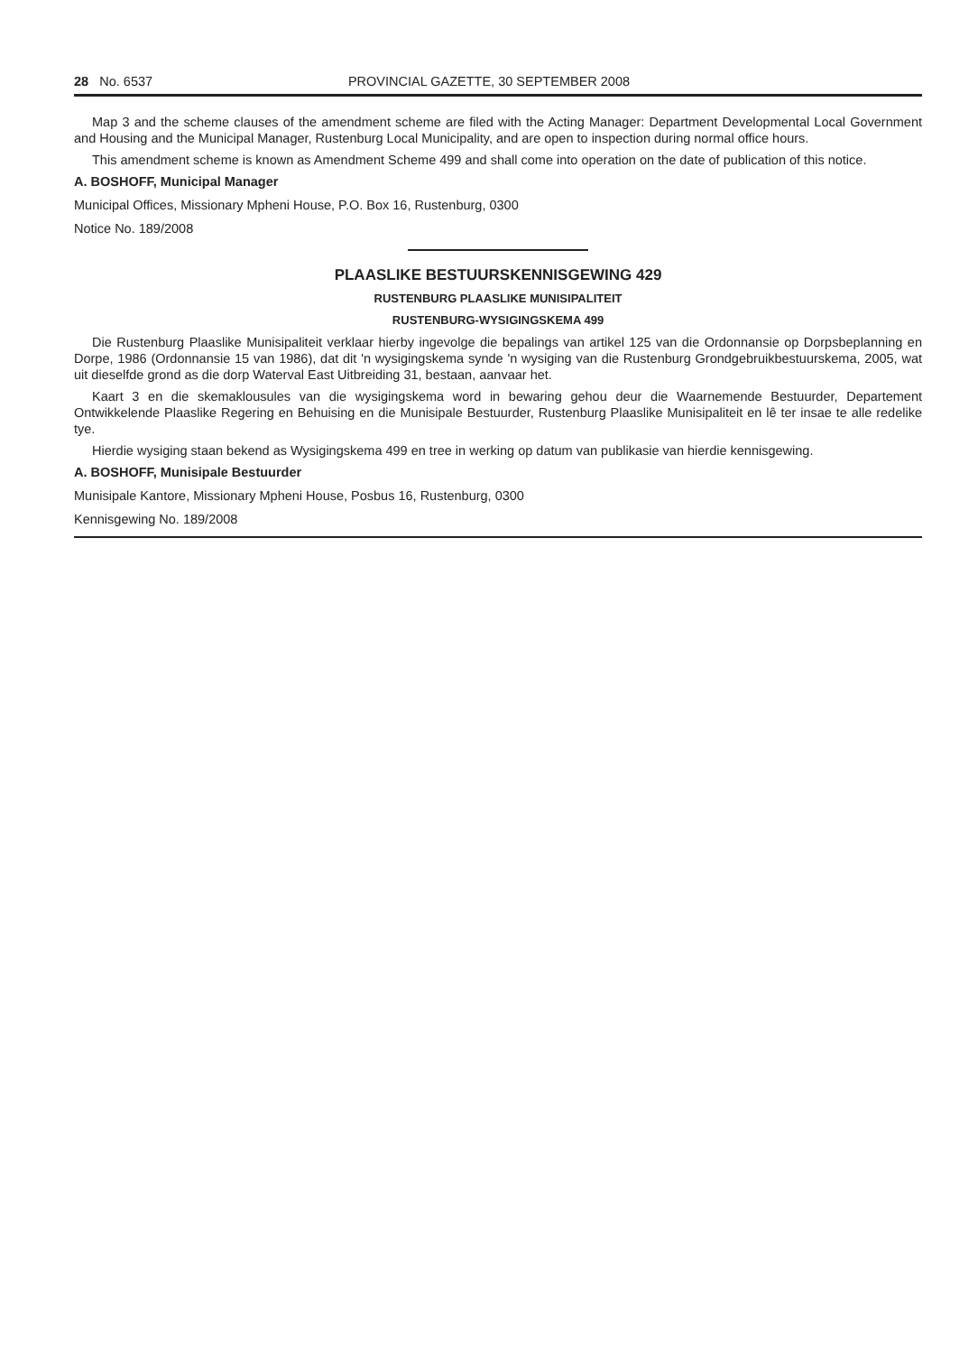28 No. 6537 PROVINCIAL GAZETTE, 30 SEPTEMBER 2008
Map 3 and the scheme clauses of the amendment scheme are filed with the Acting Manager: Department Developmental Local Government and Housing and the Municipal Manager, Rustenburg Local Municipality, and are open to inspection during normal office hours.
This amendment scheme is known as Amendment Scheme 499 and shall come into operation on the date of publication of this notice.
A. BOSHOFF, Municipal Manager
Municipal Offices, Missionary Mpheni House, P.O. Box 16, Rustenburg, 0300
Notice No. 189/2008
PLAASLIKE BESTUURSKENNISGEWING 429
RUSTENBURG PLAASLIKE MUNISIPALITEIT
RUSTENBURG-WYSIGINGSKEMA 499
Die Rustenburg Plaaslike Munisipaliteit verklaar hierby ingevolge die bepalings van artikel 125 van die Ordonnansie op Dorpsbeplanning en Dorpe, 1986 (Ordonnansie 15 van 1986), dat dit 'n wysigingskema synde 'n wysiging van die Rustenburg Grondgebruikbestuurskema, 2005, wat uit dieselfde grond as die dorp Waterval East Uitbreiding 31, bestaan, aanvaar het.
Kaart 3 en die skemaklousules van die wysigingskema word in bewaring gehou deur die Waarnemende Bestuurder, Departement Ontwikkelende Plaaslike Regering en Behuising en die Munisipale Bestuurder, Rustenburg Plaaslike Munisipaliteit en lê ter insae te alle redelike tye.
Hierdie wysiging staan bekend as Wysigingskema 499 en tree in werking op datum van publikasie van hierdie kennisgewing.
A. BOSHOFF, Munisipale Bestuurder
Munisipale Kantore, Missionary Mpheni House, Posbus 16, Rustenburg, 0300
Kennisgewing No. 189/2008